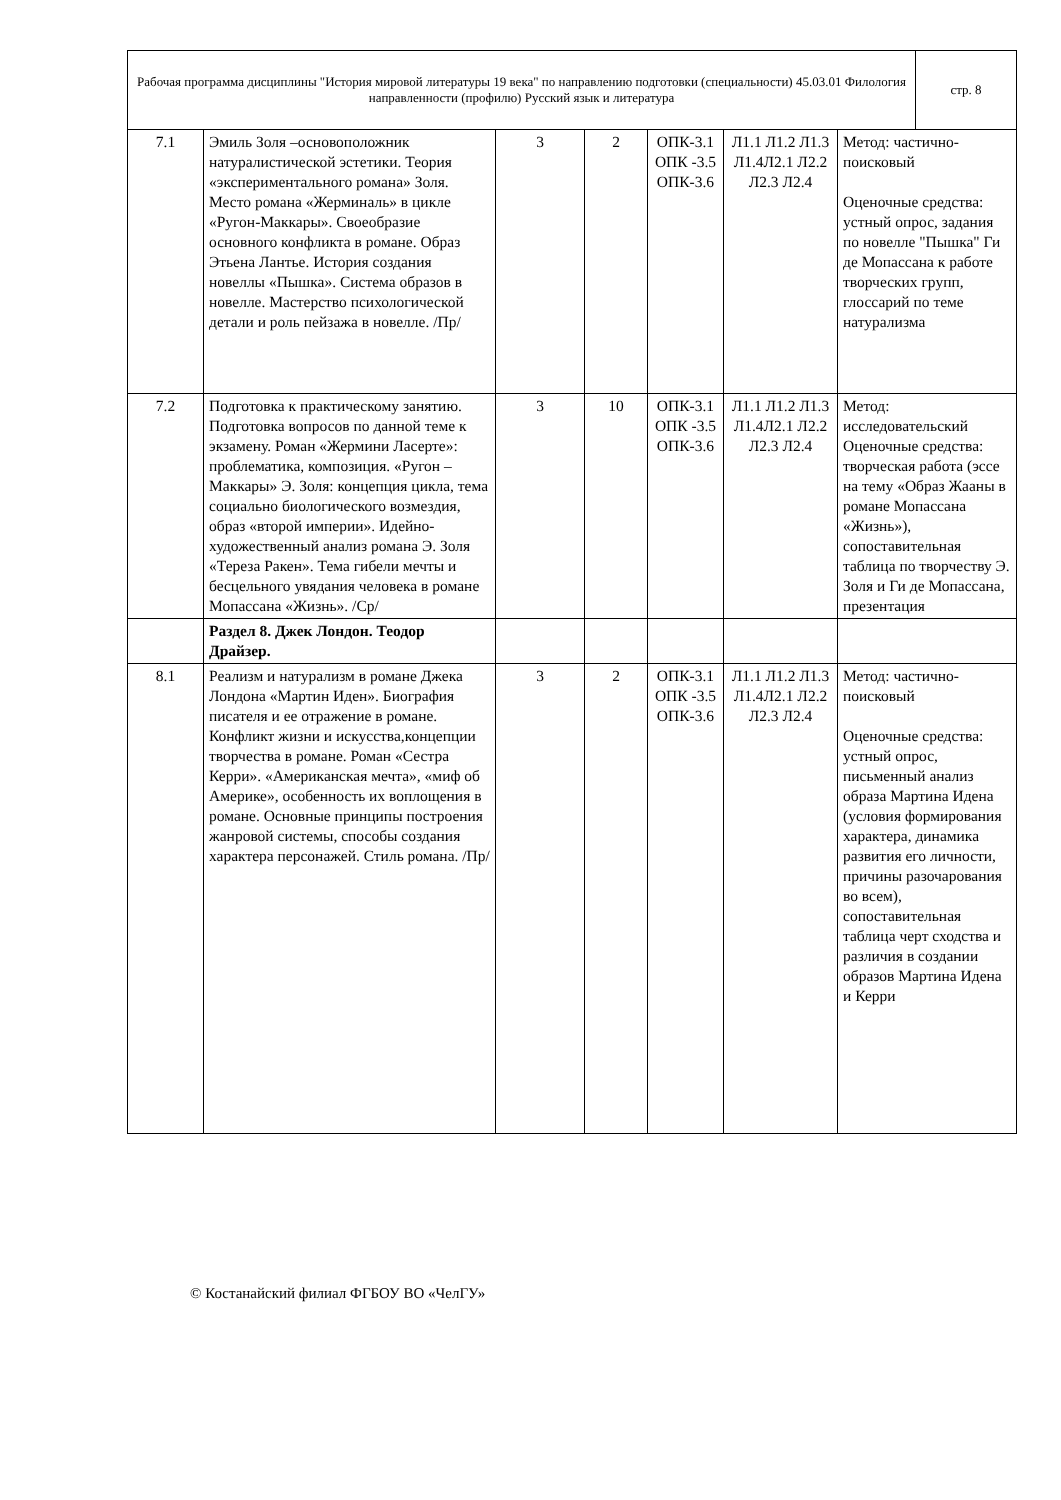| Рабочая программа дисциплины "История мировой литературы 19 века" по направлению подготовки (специальности) 45.03.01 Филология направленности (профилю) Русский язык и литература | стр. 8 |
| 7.1 | Эмиль Золя –основоположник натуралистической эстетики. Теория «экспериментального романа» Золя. Место романа «Жерминаль» в цикле «Ругон-Маккары». Своеобразие основного конфликта в романе. Образ Этьена Лантье. История создания новеллы «Пышка». Система образов в новелле. Мастерство психологической детали и роль пейзажа в новелле. /Пр/ | 3 | 2 | ОПК-3.1 ОПК -3.5 ОПК-3.6 | Л1.1 Л1.2 Л1.3 Л1.4Л2.1 Л2.2 Л2.3 Л2.4 | Метод: частично-поисковый Оценочные средства: устный опрос, задания по новелле "Пышка" Ги де Мопассана к работе творческих групп, глоссарий по теме натурализма |
| 7.2 | Подготовка к практическому занятию. Подготовка вопросов по данной теме к экзамену. Роман «Жермини Ласерте»: проблематика, композиция. «Ругон – Маккары» Э. Золя: концепция цикла, тема социально биологического возмездия, образ «второй империи». Идейно-художественный анализ романа Э. Золя «Тереза Ракен». Тема гибели мечты и бесцельного увядания человека в романе Мопассана «Жизнь». /Ср/ | 3 | 10 | ОПК-3.1 ОПК -3.5 ОПК-3.6 | Л1.1 Л1.2 Л1.3 Л1.4Л2.1 Л2.2 Л2.3 Л2.4 | Метод: исследовательский Оценочные средства: творческая работа (эссе на тему «Образ Жааны в романе Мопассана «Жизнь»), сопоставительная таблица по творчеству Э. Золя и Ги де Мопассана, презентация |
| | Раздел 8. Джек Лондон. Теодор Драйзер. | | | | | |
| 8.1 | Реализм и натурализм в романе Джека Лондона «Мартин Иден». Биография писателя и ее отражение в романе. Конфликт жизни и искусства,концепции творчества в романе. Роман «Сестра Керри». «Американская мечта», «миф об Америке», особенность их воплощения в романе. Основные принципы построения жанровой системы, способы создания характера персонажей. Стиль романа. /Пр/ | 3 | 2 | ОПК-3.1 ОПК -3.5 ОПК-3.6 | Л1.1 Л1.2 Л1.3 Л1.4Л2.1 Л2.2 Л2.3 Л2.4 | Метод: частично-поисковый Оценочные средства: устный опрос, письменный анализ образа Мартина Идена (условия формирования характера, динамика развития его личности, причины разочарования во всем), сопоставительная таблица черт сходства и различия в создании образов Мартина Идена и Керри |
© Костанайский филиал ФГБОУ ВО «ЧелГУ»